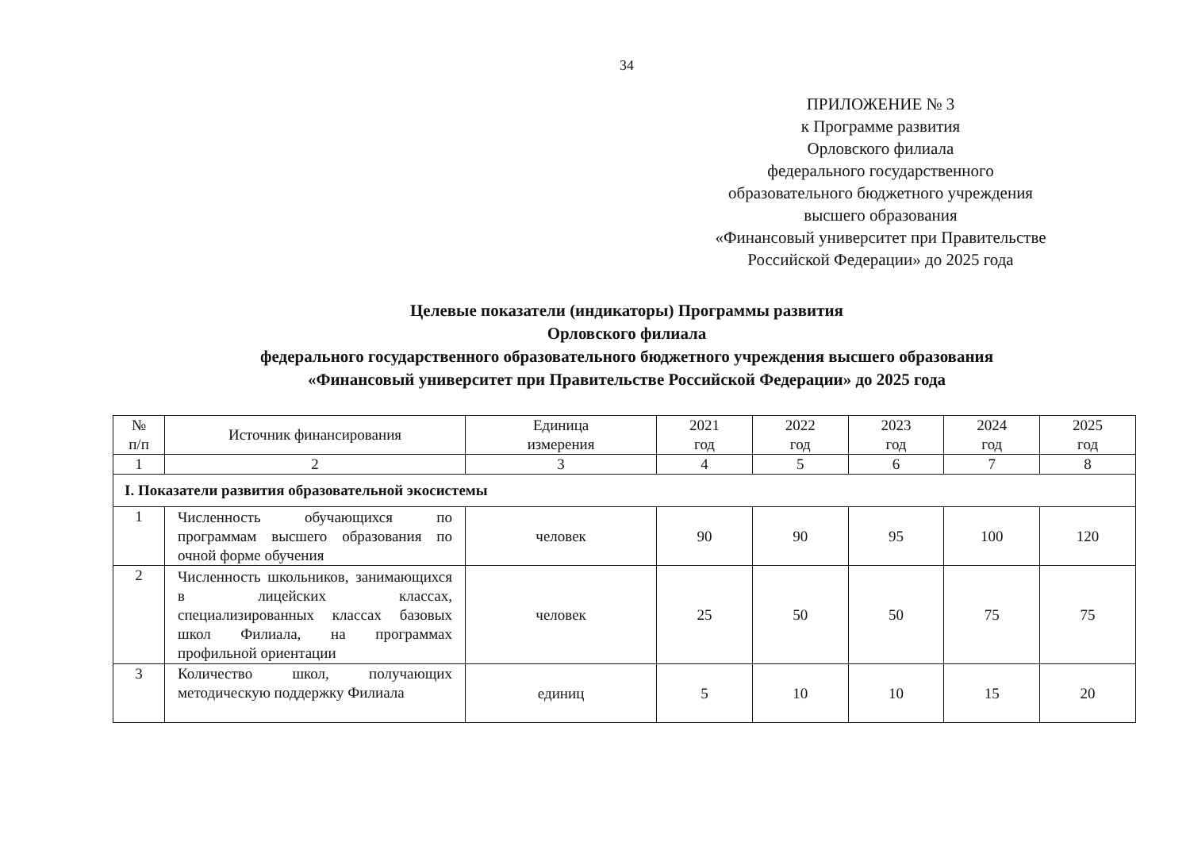34
ПРИЛОЖЕНИЕ № 3
к Программе развития
Орловского филиала
федерального государственного
образовательного бюджетного учреждения
высшего образования
«Финансовый университет при Правительстве
Российской Федерации» до 2025 года
Целевые показатели (индикаторы) Программы развития
Орловского филиала
федерального государственного образовательного бюджетного учреждения высшего образования
«Финансовый университет при Правительстве Российской Федерации» до 2025 года
| № п/п | Источник финансирования | Единица измерения | 2021 год | 2022 год | 2023 год | 2024 год | 2025 год |
| --- | --- | --- | --- | --- | --- | --- | --- |
| 1 | 2 | 3 | 4 | 5 | 6 | 7 | 8 |
| I. Показатели развития образовательной экосистемы | | | | | | | |
| 1 | Численность обучающихся по программам высшего образования по очной форме обучения | человек | 90 | 90 | 95 | 100 | 120 |
| 2 | Численность школьников, занимающихся в лицейских классах, специализированных классах базовых школ Филиала, на программах профильной ориентации | человек | 25 | 50 | 50 | 75 | 75 |
| 3 | Количество школ, получающих методическую поддержку Филиала | единиц | 5 | 10 | 10 | 15 | 20 |